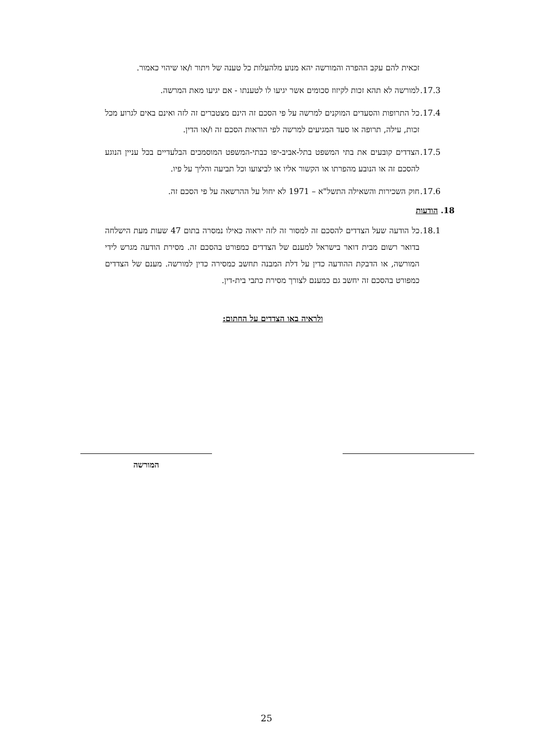זכאית להם עקב ההפרה והמורשה יהא מנוע מלהעלות כל טענה של ויתור ו/או שיהוי כאמור.
17.3.
למורשה לא תהא זכות לקיזוז סכומים אשר יגיעו לו לטענתו - אם יגיעו מאת המרשה.
17.4.
כל התרופות והסעדים המוקנים למרשה על פי הסכם זה הינם מצטברים זה לזה ואינם באים לגרוע מכל זכות, עילה, תרופה או סעד המגיעים למרשה לפי הוראות הסכם זה ו/או הדין.
17.5.
הצדדים קובעים את בתי המשפט בתל-אביב-יפו כבתי-המשפט המוסמכים הבלעדיים בכל עניין הנוגע להסכם זה או הנובע מהפרתו או הקשור אליו או לביצועו וכל תביעה והליך על פיו.
17.6.
חוק השכירות והשאילה התשל"א – 1971 לא יחול על ההרשאה על פי הסכם זה.
18. הודעות
18.1.
כל הודעה שעל הצדדים להסכם זה למסור זה לזה יראוה כאילו נמסרה בתום 47 שעות מעת הישלחה בדואר רשום מבית דואר בישראל למענם של הצדדים כמפורט בהסכם זה. מסירת הודעה מגרש לידי המורשה, או הדבקת ההודעה כדין על דלת המבנה תחשב כמסירה כדין למורשה. מענם של הצדדים כמפורט בהסכם זה יחשב גם כמענם לצורך מסירת כתבי בית-דין.
ולראיה באו הצדדים על החתום:
המורשה
25